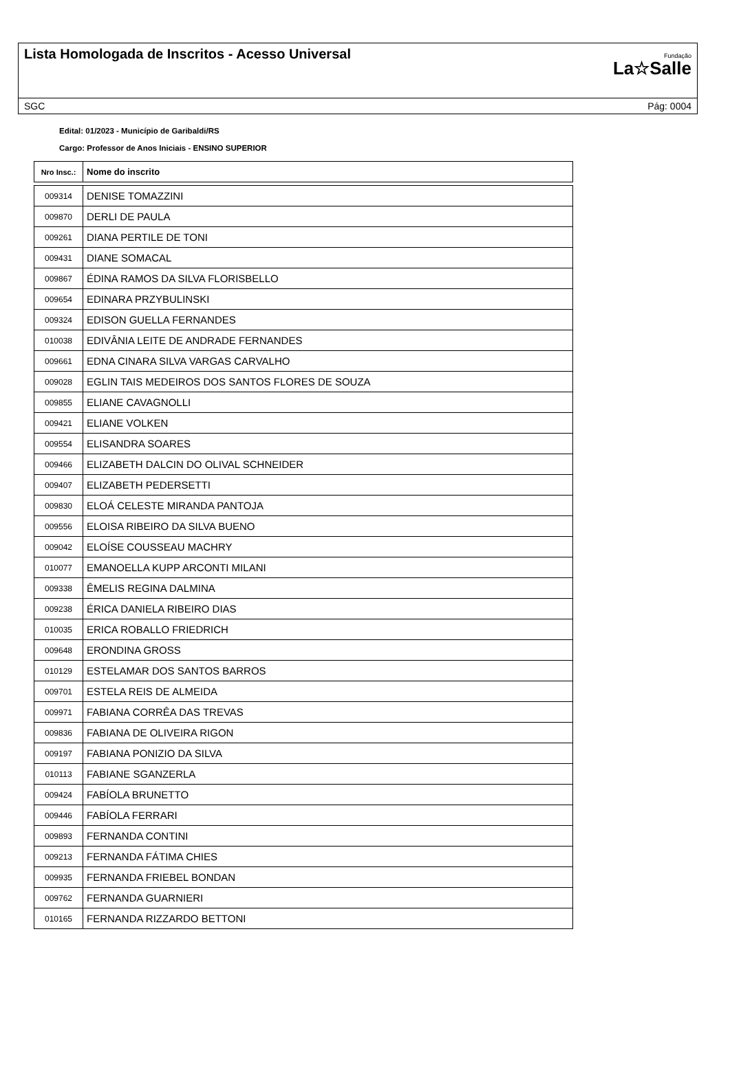Lista Homologada de Inscritos - Acesso Universal
Fundação
La☆Salle
SGC Pág: 0004
Edital: 01/2023 - Município de Garibaldi/RS
Cargo: Professor de Anos Iniciais - ENSINO SUPERIOR
| Nro Insc.: | Nome do inscrito |
| --- | --- |
| 009314 | DENISE TOMAZZINI |
| 009870 | DERLI DE PAULA |
| 009261 | DIANA PERTILE DE TONI |
| 009431 | DIANE SOMACAL |
| 009867 | ÉDINA RAMOS DA SILVA FLORISBELLO |
| 009654 | EDINARA PRZYBULINSKI |
| 009324 | EDISON GUELLA FERNANDES |
| 010038 | EDIVÂNIA LEITE DE ANDRADE FERNANDES |
| 009661 | EDNA CINARA SILVA VARGAS CARVALHO |
| 009028 | EGLIN TAIS MEDEIROS DOS SANTOS FLORES DE SOUZA |
| 009855 | ELIANE CAVAGNOLLI |
| 009421 | ELIANE VOLKEN |
| 009554 | ELISANDRA SOARES |
| 009466 | ELIZABETH DALCIN DO OLIVAL SCHNEIDER |
| 009407 | ELIZABETH PEDERSETTI |
| 009830 | ELOÁ CELESTE MIRANDA PANTOJA |
| 009556 | ELOISA RIBEIRO DA SILVA BUENO |
| 009042 | ELOÍSE COUSSEAU MACHRY |
| 010077 | EMANOELLA KUPP ARCONTI MILANI |
| 009338 | ÊMELIS REGINA DALMINA |
| 009238 | ÉRICA DANIELA RIBEIRO DIAS |
| 010035 | ERICA ROBALLO FRIEDRICH |
| 009648 | ERONDINA GROSS |
| 010129 | ESTELAMAR DOS SANTOS BARROS |
| 009701 | ESTELA REIS DE ALMEIDA |
| 009971 | FABIANA CORRÊA DAS TREVAS |
| 009836 | FABIANA DE OLIVEIRA RIGON |
| 009197 | FABIANA PONIZIO DA SILVA |
| 010113 | FABIANE SGANZERLA |
| 009424 | FABÍOLA BRUNETTO |
| 009446 | FABÍOLA FERRARI |
| 009893 | FERNANDA CONTINI |
| 009213 | FERNANDA FÁTIMA CHIES |
| 009935 | FERNANDA FRIEBEL BONDAN |
| 009762 | FERNANDA GUARNIERI |
| 010165 | FERNANDA RIZZARDO BETTONI |